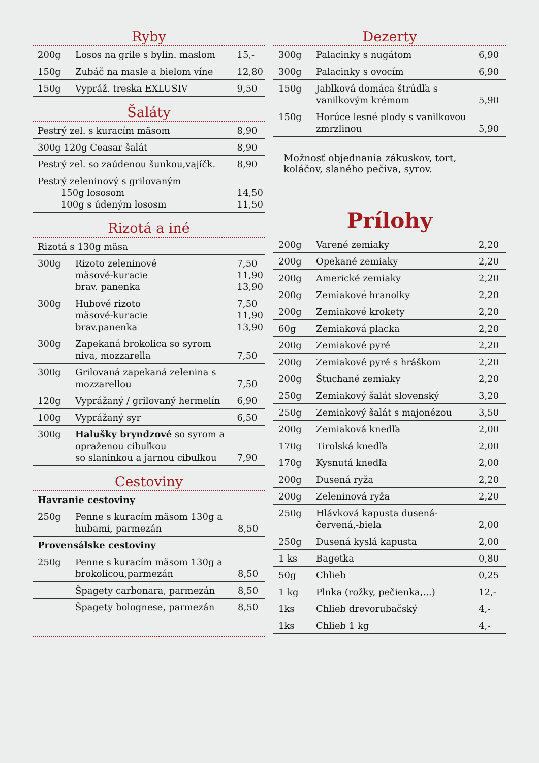Ryby
| 200g | Losos na grile s bylin. maslom | 15,- |
| 150g | Zubáč na masle a bielom víne | 12,80 |
| 150g | Vypráž. treska EXLUSIV | 9,50 |
Šaláty
| Pestrý zel. s kuracím mäsom | 8,90 |
| 300g 120g Ceasar šalát | 8,90 |
| Pestrý zel. so zaúdenou šunkou,vajíčk. | 8,90 |
| Pestrý zeleninový s grilovaným 150g lososom 100g s údeným lososm | 14,50 11,50 |
Rizotá a iné
| Rizotá s 130g mäsa | | |
| 300g | Rizoto zeleninové mäsové-kuracie brav. panenka | 7,50 11,90 13,90 |
| 300g | Hubové rizoto mäsové-kuracie brav.panenka | 7,50 11,90 13,90 |
| 300g | Zapekaná brokolica so syrom niva, mozzarella | 7,50 |
| 300g | Grilovaná zapekaná zelenina s mozzarellou | 7,50 |
| 120g | Vyprážaný / grilovaný hermelín | 6,90 |
| 100g | Vyprážaný syr | 6,50 |
| 300g | Halušky bryndzové so syrom a opraženou cibuľkou so slaninkou a jarnou cibuľkou | 7,90 |
Cestoviny
| Havranie cestoviny | | |
| 250g | Penne s kuracím mäsom 130g a hubami, parmezán | 8,50 |
| Provensálske cestoviny | | |
| 250g | Penne s kuracím mäsom 130g a brokolicou,parmezán | 8,50 |
| | Špagety carbonara, parmezán | 8,50 |
| | Špagety bolognese, parmezán | 8,50 |
Dezerty
| 300g | Palacinky s nugátom | 6,90 |
| 300g | Palacinky s ovocím | 6,90 |
| 150g | Jablková domáca štrúdľa s vanilkovým krémom | 5,90 |
| 150g | Horúce lesné plody s vanilkovou zmrzlinou | 5,90 |
Možnosť objednania zákuskov, tort, koláčov, slaného pečiva, syrov.
Prílohy
| 200g | Varené zemiaky | 2,20 |
| 200g | Opekané zemiaky | 2,20 |
| 200g | Americké zemiaky | 2,20 |
| 200g | Zemiakové hranolky | 2,20 |
| 200g | Zemiakové krokety | 2,20 |
| 60g | Zemiaková placka | 2,20 |
| 200g | Zemiakové pyré | 2,20 |
| 200g | Zemiakové pyré s hráškom | 2,20 |
| 200g | Štuchané zemiaky | 2,20 |
| 250g | Zemiakový šalát slovenský | 3,20 |
| 250g | Zemiakový šalát s majonézou | 3,50 |
| 200g | Zemiaková knedľa | 2,00 |
| 170g | Tirolská knedľa | 2,00 |
| 170g | Kysnutá knedľa | 2,00 |
| 200g | Dusená ryža | 2,20 |
| 200g | Zeleninová ryža | 2,20 |
| 250g | Hlávková kapusta dusená-červená,-biela | 2,00 |
| 250g | Dusená kyslá kapusta | 2,00 |
| 1 ks | Bagetka | 0,80 |
| 50g | Chlieb | 0,25 |
| 1 kg | Plnka (rožky, pečienka,...) | 12,- |
| 1ks | Chlieb drevorubačský | 4,- |
| 1ks | Chlieb 1 kg | 4,- |